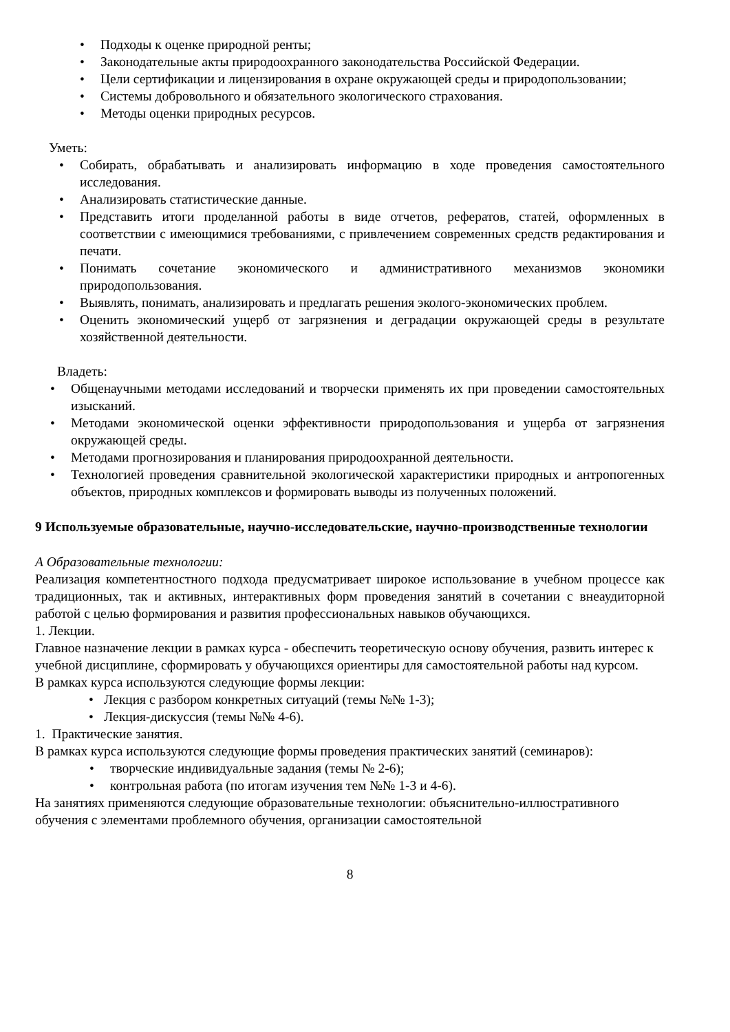• Подходы к оценке природной ренты;
• Законодательные акты природоохранного законодательства Российской Федерации.
• Цели сертификации и лицензирования в охране окружающей среды и природопользовании;
• Системы добровольного и обязательного экологического страхования.
• Методы оценки природных ресурсов.
Уметь:
• Собирать, обрабатывать и анализировать информацию в ходе проведения самостоятельного исследования.
• Анализировать статистические данные.
• Представить итоги проделанной работы в виде отчетов, рефератов, статей, оформленных в соответствии с имеющимися требованиями, с привлечением современных средств редактирования и печати.
• Понимать сочетание экономического и административного механизмов экономики природопользования.
• Выявлять, понимать, анализировать и предлагать решения эколого-экономических проблем.
• Оценить экономический ущерб от загрязнения и деградации окружающей среды в результате хозяйственной деятельности.
Владеть:
• Общенаучными методами исследований и творчески применять их при проведении самостоятельных изысканий.
• Методами экономической оценки эффективности природопользования и ущерба от загрязнения окружающей среды.
• Методами прогнозирования и планирования природоохранной деятельности.
• Технологией проведения сравнительной экологической характеристики природных и антропогенных объектов, природных комплексов и формировать выводы из полученных положений.
9 Используемые образовательные, научно-исследовательские, научно-производственные технологии
А Образовательные технологии:
Реализация компетентностного подхода предусматривает широкое использование в учебном процессе как традиционных, так и активных, интерактивных форм проведения занятий в сочетании с внеаудиторной работой с целью формирования и развития профессиональных навыков обучающихся.
1. Лекции.
Главное назначение лекции в рамках курса - обеспечить теоретическую основу обучения, развить интерес к учебной дисциплине, сформировать у обучающихся ориентиры для самостоятельной работы над курсом.
В рамках курса используются следующие формы лекции:
• Лекция с разбором конкретных ситуаций (темы №№ 1-3);
• Лекция-дискуссия (темы №№ 4-6).
1. Практические занятия.
В рамках курса используются следующие формы проведения практических занятий (семинаров):
• творческие индивидуальные задания (темы № 2-6);
• контрольная работа (по итогам изучения тем №№ 1-3 и 4-6).
На занятиях применяются следующие образовательные технологии: объяснительно-иллюстративного обучения с элементами проблемного обучения, организации самостоятельной
8